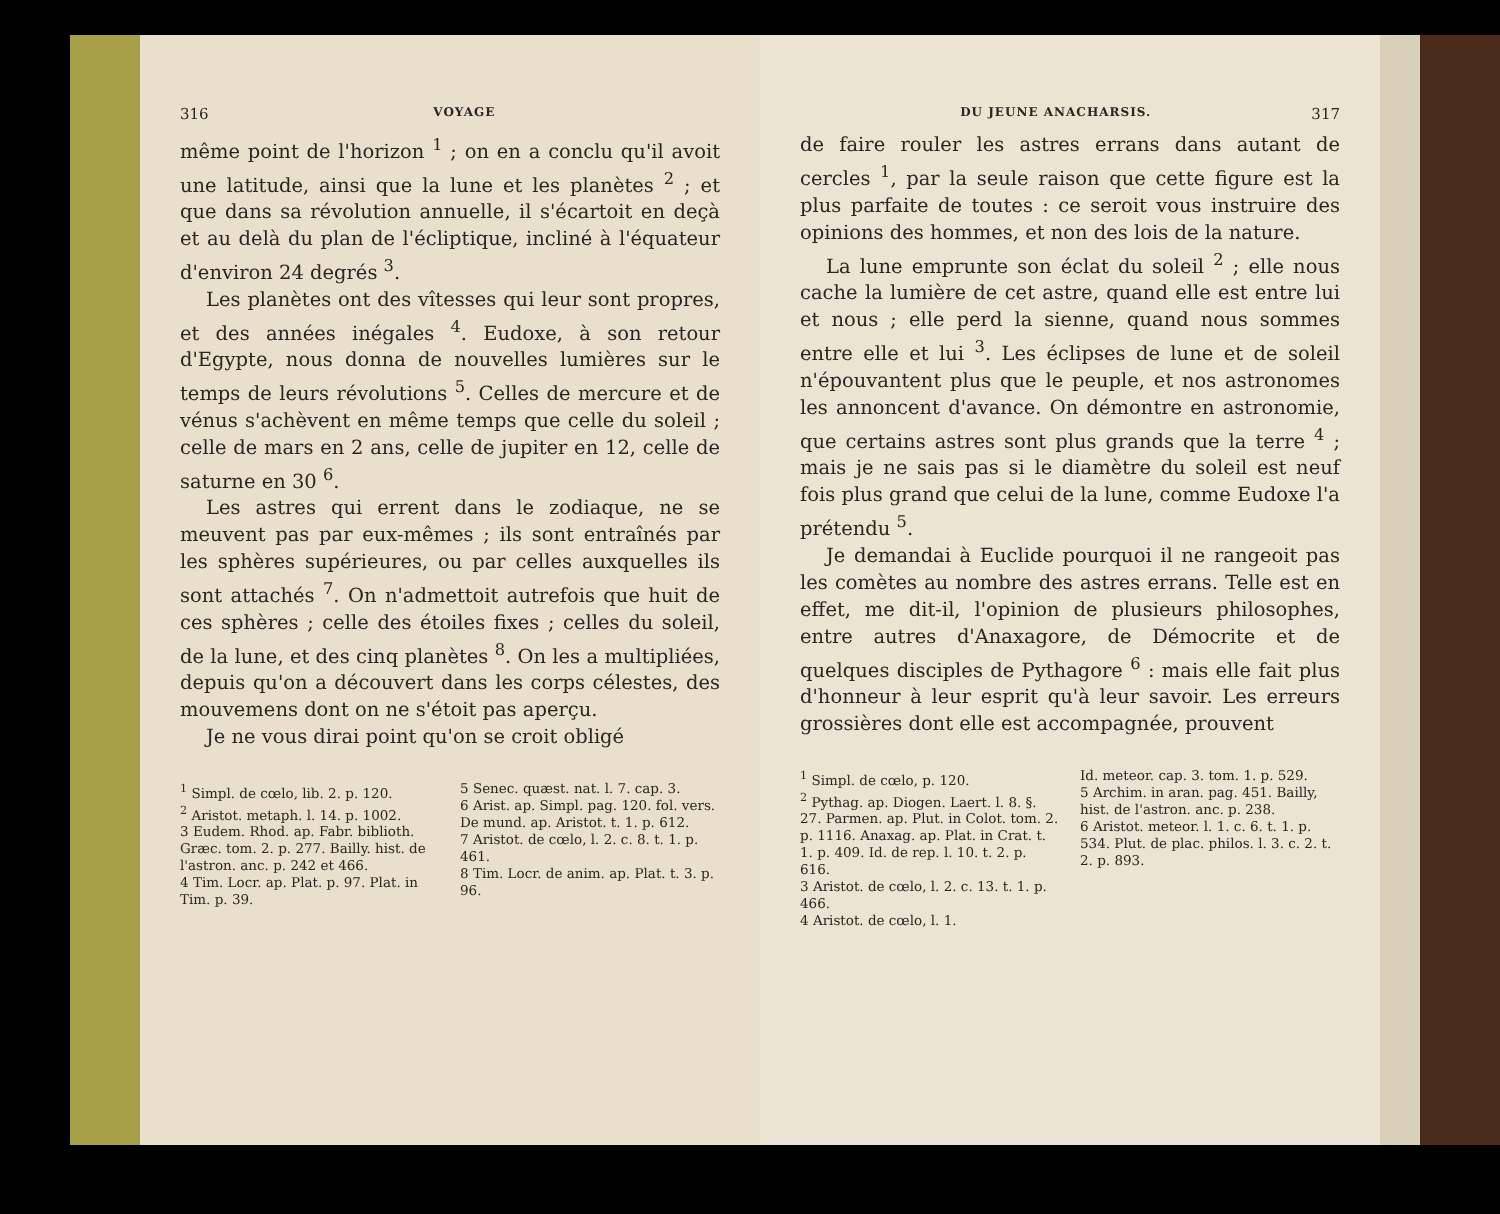316 VOYAGE
même point de l'horizon <sup>1</sup> ; on en a conclu qu'il avoit une latitude, ainsi que la lune et les planètes <sup>2</sup> ; et que dans sa révolution annuelle, il s'écartoit en deçà et au delà du plan de l'écliptique, incliné à l'équateur d'environ 24 degrés <sup>3</sup>.
Les planètes ont des vîtesses qui leur sont propres, et des années inégales <sup>4</sup>. Eudoxe, à son retour d'Egypte, nous donna de nouvelles lumières sur le temps de leurs révolutions <sup>5</sup>. Celles de mercure et de vénus s'achèvent en même temps que celle du soleil ; celle de mars en 2 ans, celle de jupiter en 12, celle de saturne en 30 <sup>6</sup>.
Les astres qui errent dans le zodiaque, ne se meuvent pas par eux-mêmes ; ils sont entraînés par les sphères supérieures, ou par celles auxquelles ils sont attachés <sup>7</sup>. On n'admettoit autrefois que huit de ces sphères ; celle des étoiles fixes ; celles du soleil, de la lune, et des cinq planètes <sup>8</sup>. On les a multipliées, depuis qu'on a découvert dans les corps célestes, des mouvemens dont on ne s'étoit pas aperçu.
Je ne vous dirai point qu'on se croit obligé
<sup>1</sup> Simpl. de cœlo, lib. 2. p. 120.
<sup>2</sup> Aristot. metaph. l. 14. p. 1002.
3 Eudem. Rhod. ap. Fabr. biblioth. Græc. tom. 2. p. 277. Bailly. hist. de l'astron. anc. p. 242 et 466.
4 Tim. Locr. ap. Plat. p. 97. Plat. in Tim. p. 39.
5 Senec. quæst. nat. l. 7. cap. 3.
6 Arist. ap. Simpl. pag. 120. fol. vers. De mund. ap. Aristot. t. 1. p. 612.
7 Aristot. de cœlo, l. 2. c. 8. t. 1. p. 461.
8 Tim. Locr. de anim. ap. Plat. t. 3. p. 96.
DU JEUNE ANACHARSIS. 317
de faire rouler les astres errans dans autant de cercles <sup>1</sup>, par la seule raison que cette figure est la plus parfaite de toutes : ce seroit vous instruire des opinions des hommes, et non des lois de la nature.
La lune emprunte son éclat du soleil <sup>2</sup> ; elle nous cache la lumière de cet astre, quand elle est entre lui et nous ; elle perd la sienne, quand nous sommes entre elle et lui <sup>3</sup>. Les éclipses de lune et de soleil n'épouvantent plus que le peuple, et nos astronomes les annoncent d'avance. On démontre en astronomie, que certains astres sont plus grands que la terre <sup>4</sup> ; mais je ne sais pas si le diamètre du soleil est neuf fois plus grand que celui de la lune, comme Eudoxe l'a prétendu <sup>5</sup>.
Je demandai à Euclide pourquoi il ne rangeoit pas les comètes au nombre des astres errans. Telle est en effet, me dit-il, l'opinion de plusieurs philosophes, entre autres d'Anaxagore, de Démocrite et de quelques disciples de Pythagore <sup>6</sup> : mais elle fait plus d'honneur à leur esprit qu'à leur savoir. Les erreurs grossières dont elle est accompagnée, prouvent
<sup>1</sup> Simpl. de cœlo, p. 120.
<sup>2</sup> Pythag. ap. Diogen. Laert. l. 8. §. 27. Parmen. ap. Plut. in Colot. tom. 2. p. 1116. Anaxag. ap. Plat. in Crat. t. 1. p. 409. Id. de rep. l. 10. t. 2. p. 616.
3 Aristot. de cœlo, l. 2. c. 13. t. 1. p. 466.
4 Aristot. de cœlo, l. 1.
Id. meteor. cap. 3. tom. 1. p. 529.
5 Archim. in aran. pag. 451. Bailly, hist. de l'astron. anc. p. 238.
6 Aristot. meteor. l. 1. c. 6. t. 1. p. 534. Plut. de plac. philos. l. 3. c. 2. t. 2. p. 893.